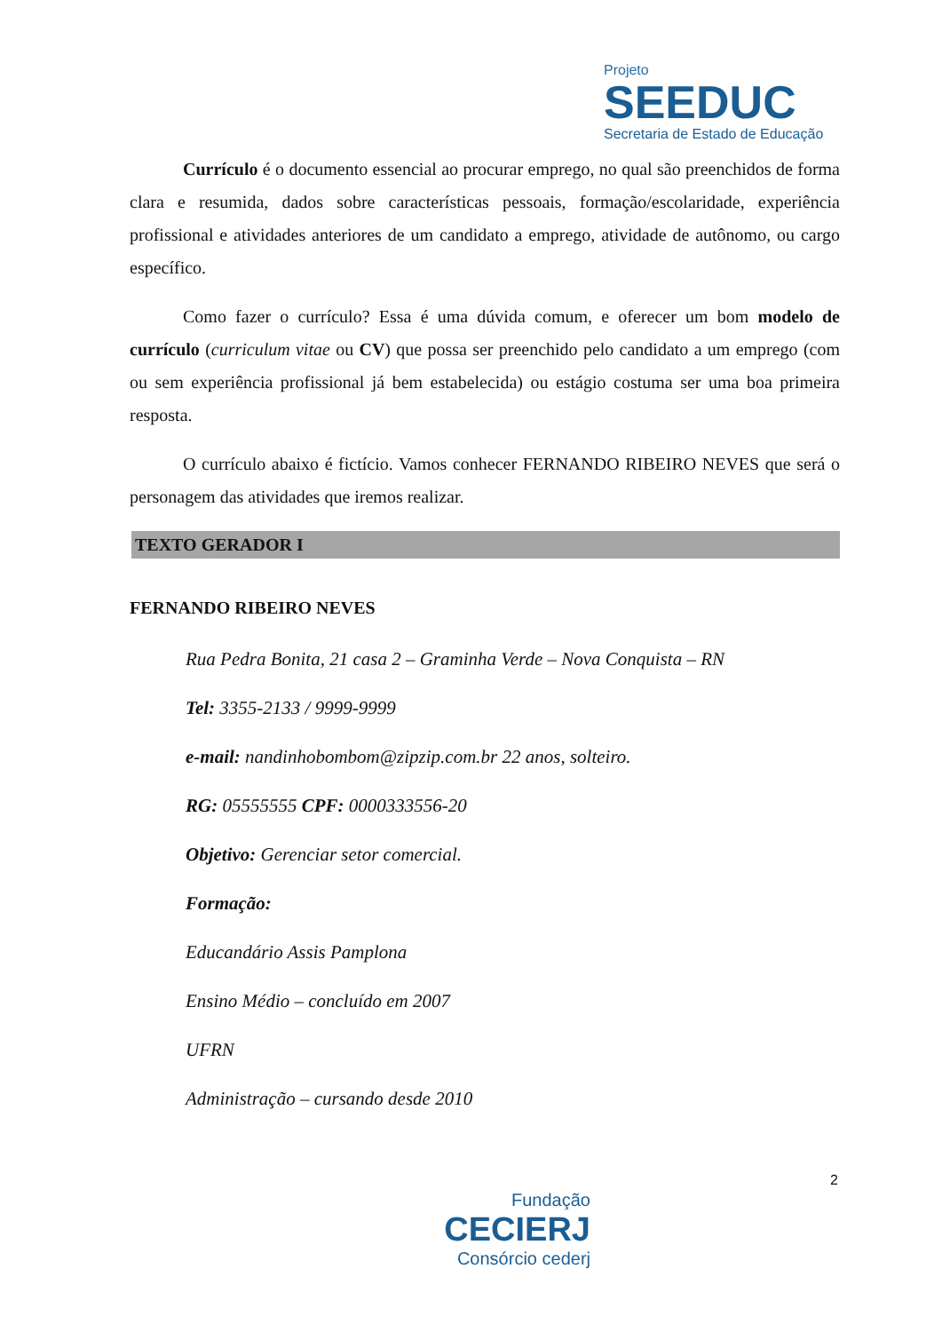Projeto
SEEDUC
Secretaria de Estado de Educação
Currículo é o documento essencial ao procurar emprego, no qual são preenchidos de forma clara e resumida, dados sobre características pessoais, formação/escolaridade, experiência profissional e atividades anteriores de um candidato a emprego, atividade de autônomo, ou cargo específico.
Como fazer o currículo? Essa é uma dúvida comum, e oferecer um bom modelo de currículo (curriculum vitae ou CV) que possa ser preenchido pelo candidato a um emprego (com ou sem experiência profissional já bem estabelecida) ou estágio costuma ser uma boa primeira resposta.
O currículo abaixo é fictício. Vamos conhecer FERNANDO RIBEIRO NEVES que será o personagem das atividades que iremos realizar.
TEXTO GERADOR I
FERNANDO RIBEIRO NEVES
Rua Pedra Bonita, 21 casa 2 – Graminha Verde – Nova Conquista – RN
Tel: 3355-2133 / 9999-9999
e-mail: nandinhobombom@zipzip.com.br 22 anos, solteiro.
RG: 05555555 CPF: 0000333556-20
Objetivo: Gerenciar setor comercial.
Formação:
Educandário Assis Pamplona
Ensino Médio – concluído em 2007
UFRN
Administração – cursando desde 2010
2
Fundação
CECIERJ
Consórcio cederj